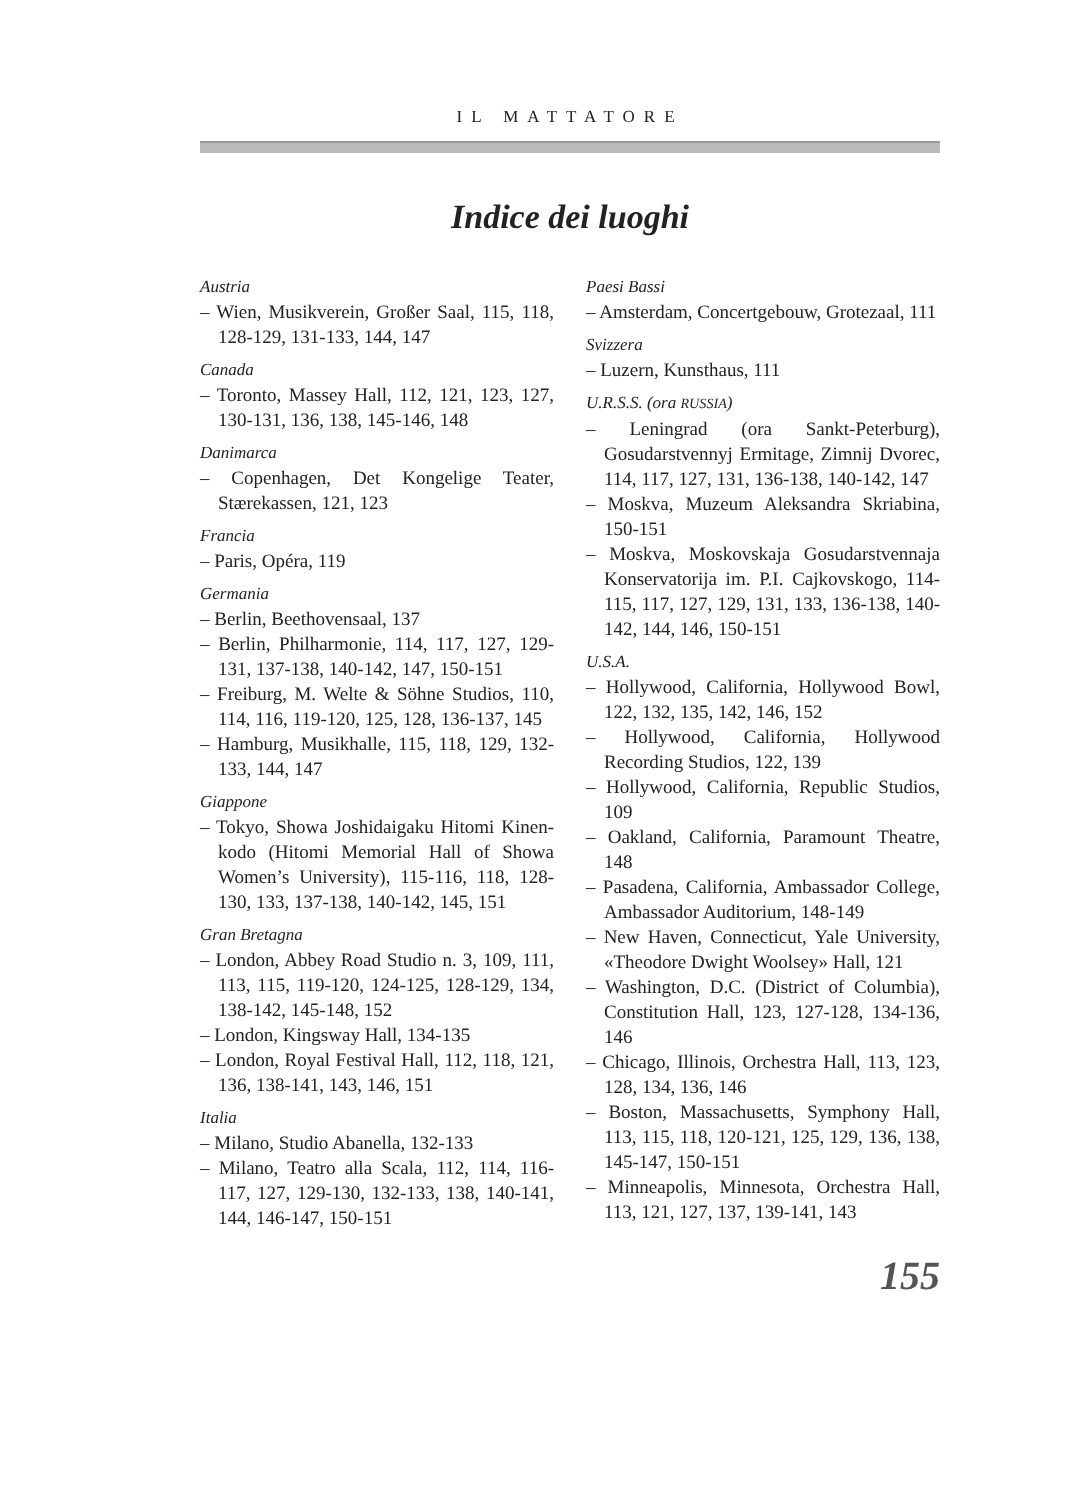IL MATTATORE
Indice dei luoghi
Austria
– Wien, Musikverein, Großer Saal, 115, 118, 128-129, 131-133, 144, 147
Canada
– Toronto, Massey Hall, 112, 121, 123, 127, 130-131, 136, 138, 145-146, 148
Danimarca
– Copenhagen, Det Kongelige Teater, Stærekassen, 121, 123
Francia
– Paris, Opéra, 119
Germania
– Berlin, Beethovensaal, 137
– Berlin, Philharmonie, 114, 117, 127, 129-131, 137-138, 140-142, 147, 150-151
– Freiburg, M. Welte & Söhne Studios, 110, 114, 116, 119-120, 125, 128, 136-137, 145
– Hamburg, Musikhalle, 115, 118, 129, 132-133, 144, 147
Giappone
– Tokyo, Showa Joshidaigaku Hitomi Kinen-kodo (Hitomi Memorial Hall of Showa Women’s University), 115-116, 118, 128-130, 133, 137-138, 140-142, 145, 151
Gran Bretagna
– London, Abbey Road Studio n. 3, 109, 111, 113, 115, 119-120, 124-125, 128-129, 134, 138-142, 145-148, 152
– London, Kingsway Hall, 134-135
– London, Royal Festival Hall, 112, 118, 121, 136, 138-141, 143, 146, 151
Italia
– Milano, Studio Abanella, 132-133
– Milano, Teatro alla Scala, 112, 114, 116-117, 127, 129-130, 132-133, 138, 140-141, 144, 146-147, 150-151
Paesi Bassi
– Amsterdam, Concertgebouw, Grotezaal, 111
Svizzera
– Luzern, Kunsthaus, 111
U.R.S.S. (ora RUSSIA)
– Leningrad (ora Sankt-Peterburg), Gosudarstvennyj Ermitage, Zimnij Dvorec, 114, 117, 127, 131, 136-138, 140-142, 147
– Moskva, Muzeum Aleksandra Skriabina, 150-151
– Moskva, Moskovskaja Gosudarstvennaja Konservatorija im. P.I. Cajkovskogo, 114-115, 117, 127, 129, 131, 133, 136-138, 140-142, 144, 146, 150-151
U.S.A.
– Hollywood, California, Hollywood Bowl, 122, 132, 135, 142, 146, 152
– Hollywood, California, Hollywood Recording Studios, 122, 139
– Hollywood, California, Republic Studios, 109
– Oakland, California, Paramount Theatre, 148
– Pasadena, California, Ambassador College, Ambassador Auditorium, 148-149
– New Haven, Connecticut, Yale University, «Theodore Dwight Woolsey» Hall, 121
– Washington, D.C. (District of Columbia), Constitution Hall, 123, 127-128, 134-136, 146
– Chicago, Illinois, Orchestra Hall, 113, 123, 128, 134, 136, 146
– Boston, Massachusetts, Symphony Hall, 113, 115, 118, 120-121, 125, 129, 136, 138, 145-147, 150-151
– Minneapolis, Minnesota, Orchestra Hall, 113, 121, 127, 137, 139-141, 143
155